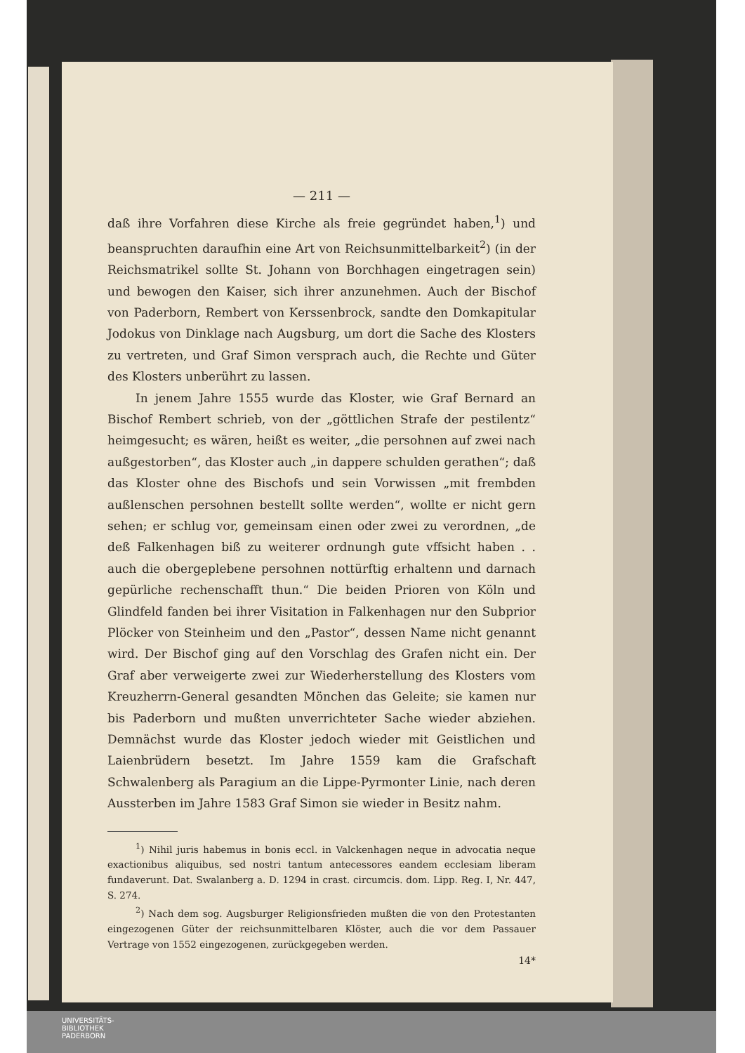— 211 —
daß ihre Vorfahren diese Kirche als freie gegründet haben,<sup>1</sup>) und beanspruchten daraufhin eine Art von Reichsunmittelbarkeit<sup>2</sup>) (in der Reichsmatrikel sollte St. Johann von Borchhagen eingetragen sein) und bewogen den Kaiser, sich ihrer anzunehmen. Auch der Bischof von Paderborn, Rembert von Kerssenbrock, sandte den Domkapitular Jodokus von Dinklage nach Augsburg, um dort die Sache des Klosters zu vertreten, und Graf Simon versprach auch, die Rechte und Güter des Klosters unberührt zu lassen.
In jenem Jahre 1555 wurde das Kloster, wie Graf Bernard an Bischof Rembert schrieb, von der „göttlichen Strafe der pestilentz“ heimgesucht; es wären, heißt es weiter, „die persohnen auf zwei nach außgestorben“, das Kloster auch „in dappere schulden gerathen“; daß das Kloster ohne des Bischofs und sein Vorwissen „mit frembden außlenschen persohnen bestellt sollte werden“, wollte er nicht gern sehen; er schlug vor, gemeinsam einen oder zwei zu verordnen, „de deß Falkenhagen biß zu weiterer ordnungh gute vffsicht haben . . auch die obergeplebene persohnen nottürftig erhaltenn und darnach gepürliche rechenschafft thun.“ Die beiden Prioren von Köln und Glindfeld fanden bei ihrer Visitation in Falkenhagen nur den Subprior Plöcker von Steinheim und den „Pastor“, dessen Name nicht genannt wird. Der Bischof ging auf den Vorschlag des Grafen nicht ein. Der Graf aber verweigerte zwei zur Wiederherstellung des Klosters vom Kreuzherrn-General gesandten Mönchen das Geleite; sie kamen nur bis Paderborn und mußten unverrichteter Sache wieder abziehen. Demnächst wurde das Kloster jedoch wieder mit Geistlichen und Laienbrüdern besetzt. Im Jahre 1559 kam die Grafschaft Schwalenberg als Paragium an die Lippe-Pyrmonter Linie, nach deren Aussterben im Jahre 1583 Graf Simon sie wieder in Besitz nahm.
<sup>1</sup>) Nihil juris habemus in bonis eccl. in Valckenhagen neque in advocatia neque exactionibus aliquibus, sed nostri tantum antecessores eandem ecclesiam liberam fundaverunt. Dat. Swalanberg a. D. 1294 in crast. circumcis. dom. Lipp. Reg. I, Nr. 447, S. 274.
<sup>2</sup>) Nach dem sog. Augsburger Religionsfrieden mußten die von den Protestanten eingezogenen Güter der reichsunmittelbaren Klöster, auch die vor dem Passauer Vertrage von 1552 eingezogenen, zurückgegeben werden.
14*
UNIVERSITÄTS-
BIBLIOTHEK
PADERBORN